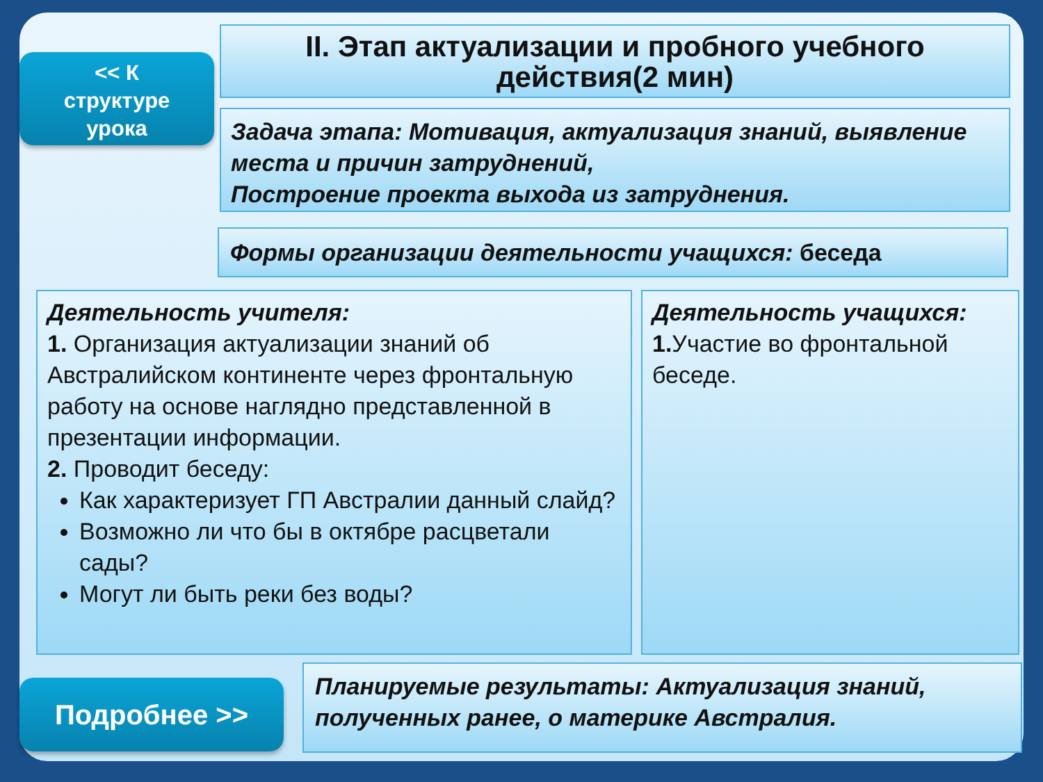<< К
структуре
урока
II. Этап актуализации и пробного учебного действия(2 мин)
Задача этапа: Мотивация, актуализация знаний, выявление места и причин затруднений,
Построение проекта выхода из затруднения.
Формы организации деятельности учащихся: беседа
Деятельность учителя:
1. Организация актуализации знаний об Австралийском континенте через фронтальную работу на основе наглядно представленной в презентации информации.
2. Проводит беседу:
Как характеризует ГП Австралии данный слайд?
Возможно ли что бы в октябре расцветали сады?
Могут ли быть реки без воды?
Деятельность учащихся:
1. Участие во фронтальной беседе.
Подробнее >>
Планируемые результаты: Актуализация знаний, полученных ранее, о материке Австралия.